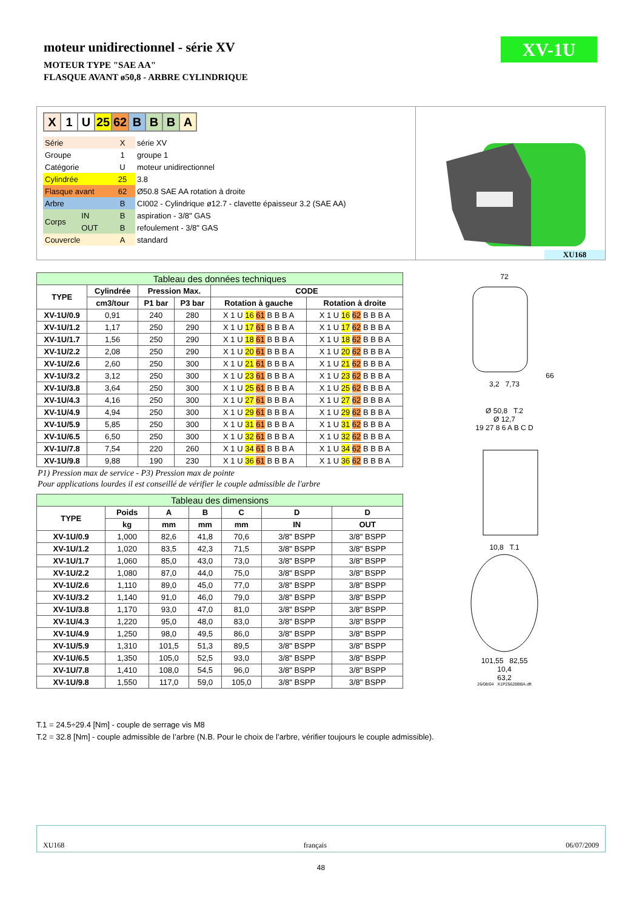XV-1U
moteur unidirectionnel - série XV
MOTEUR TYPE "SAE AA"
FLASQUE AVANT ø50,8 - ARBRE CYLINDRIQUE
| X | 1 | U | 25 | 62 | B | B | B | A |
| Série | | X | série XV |
| Groupe | | 1 | groupe 1 |
| Catégorie | | U | moteur unidirectionnel |
| Cylindrée | | 25 | 3.8 |
| Flasque avant | | 62 | Ø50.8 SAE AA rotation à droite |
| Arbre | | B | CI002 - Cylindrique ø12.7 - clavette épaisseur 3.2 (SAE AA) |
| Corps | IN | B | aspiration - 3/8" GAS |
| | OUT | B | refoulement - 3/8" GAS |
| Couvercle | | A | standard |
XU168
| Tableau des données techniques | | | | | |
| --- | --- | --- | --- | --- | --- |
| TYPE | Cylindrée | Pression Max. | | CODE | |
| | cm3/tour | P1 bar | P3 bar | Rotation à gauche | Rotation à droite |
| XV-1U/0.9 | 0,91 | 240 | 280 | X 1 U 16 61 B B B A | X 1 U 16 62 B B B A |
| XV-1U/1.2 | 1,17 | 250 | 290 | X 1 U 17 61 B B B A | X 1 U 17 62 B B B A |
| XV-1U/1.7 | 1,56 | 250 | 290 | X 1 U 18 61 B B B A | X 1 U 18 62 B B B A |
| XV-1U/2.2 | 2,08 | 250 | 290 | X 1 U 20 61 B B B A | X 1 U 20 62 B B B A |
| XV-1U/2.6 | 2,60 | 250 | 300 | X 1 U 21 61 B B B A | X 1 U 21 62 B B B A |
| XV-1U/3.2 | 3,12 | 250 | 300 | X 1 U 23 61 B B B A | X 1 U 23 62 B B B A |
| XV-1U/3.8 | 3,64 | 250 | 300 | X 1 U 25 61 B B B A | X 1 U 25 62 B B B A |
| XV-1U/4.3 | 4,16 | 250 | 300 | X 1 U 27 61 B B B A | X 1 U 27 62 B B B A |
| XV-1U/4.9 | 4,94 | 250 | 300 | X 1 U 29 61 B B B A | X 1 U 29 62 B B B A |
| XV-1U/5.9 | 5,85 | 250 | 300 | X 1 U 31 61 B B B A | X 1 U 31 62 B B B A |
| XV-1U/6.5 | 6,50 | 250 | 300 | X 1 U 32 61 B B B A | X 1 U 32 62 B B B A |
| XV-1U/7.8 | 7,54 | 220 | 260 | X 1 U 34 61 B B B A | X 1 U 34 62 B B B A |
| XV-1U/9.8 | 9,88 | 190 | 230 | X 1 U 36 61 B B B A | X 1 U 36 62 B B B A |
P1) Pression max de service - P3) Pression max de pointe
Pour applications lourdes il est conseillé de vérifier le couple admissible de l'arbre
| Tableau des dimensions | | | | | | |
| --- | --- | --- | --- | --- | --- | --- |
| TYPE | Poids | A | B | C | D | D |
| | kg | mm | mm | mm | IN | OUT |
| XV-1U/0.9 | 1,000 | 82,6 | 41,8 | 70,6 | 3/8" BSPP | 3/8" BSPP |
| XV-1U/1.2 | 1,020 | 83,5 | 42,3 | 71,5 | 3/8" BSPP | 3/8" BSPP |
| XV-1U/1.7 | 1,060 | 85,0 | 43,0 | 73,0 | 3/8" BSPP | 3/8" BSPP |
| XV-1U/2.2 | 1,080 | 87,0 | 44,0 | 75,0 | 3/8" BSPP | 3/8" BSPP |
| XV-1U/2.6 | 1,110 | 89,0 | 45,0 | 77,0 | 3/8" BSPP | 3/8" BSPP |
| XV-1U/3.2 | 1,140 | 91,0 | 46,0 | 79,0 | 3/8" BSPP | 3/8" BSPP |
| XV-1U/3.8 | 1,170 | 93,0 | 47,0 | 81,0 | 3/8" BSPP | 3/8" BSPP |
| XV-1U/4.3 | 1,220 | 95,0 | 48,0 | 83,0 | 3/8" BSPP | 3/8" BSPP |
| XV-1U/4.9 | 1,250 | 98,0 | 49,5 | 86,0 | 3/8" BSPP | 3/8" BSPP |
| XV-1U/5.9 | 1,310 | 101,5 | 51,3 | 89,5 | 3/8" BSPP | 3/8" BSPP |
| XV-1U/6.5 | 1,350 | 105,0 | 52,5 | 93,0 | 3/8" BSPP | 3/8" BSPP |
| XV-1U/7.8 | 1,410 | 108,0 | 54,5 | 96,0 | 3/8" BSPP | 3/8" BSPP |
| XV-1U/9.8 | 1,550 | 117,0 | 59,0 | 105,0 | 3/8" BSPP | 3/8" BSPP |
72
66
3,2 7,73
Ø 50,8 T.2
Ø 12,7
19 27 8 6 A B C D
10,8 T.1
101,55 82,55
10,4
63,2
26/08/04 X1P25628BBA.dft
T.1 = 24.5÷29.4 [Nm] - couple de serrage vis M8
T.2 = 32.8 [Nm] - couple admissible de l’arbre (N.B. Pour le choix de l’arbre, vérifier toujours le couple admissible).
XU168 français 06/07/2009
48